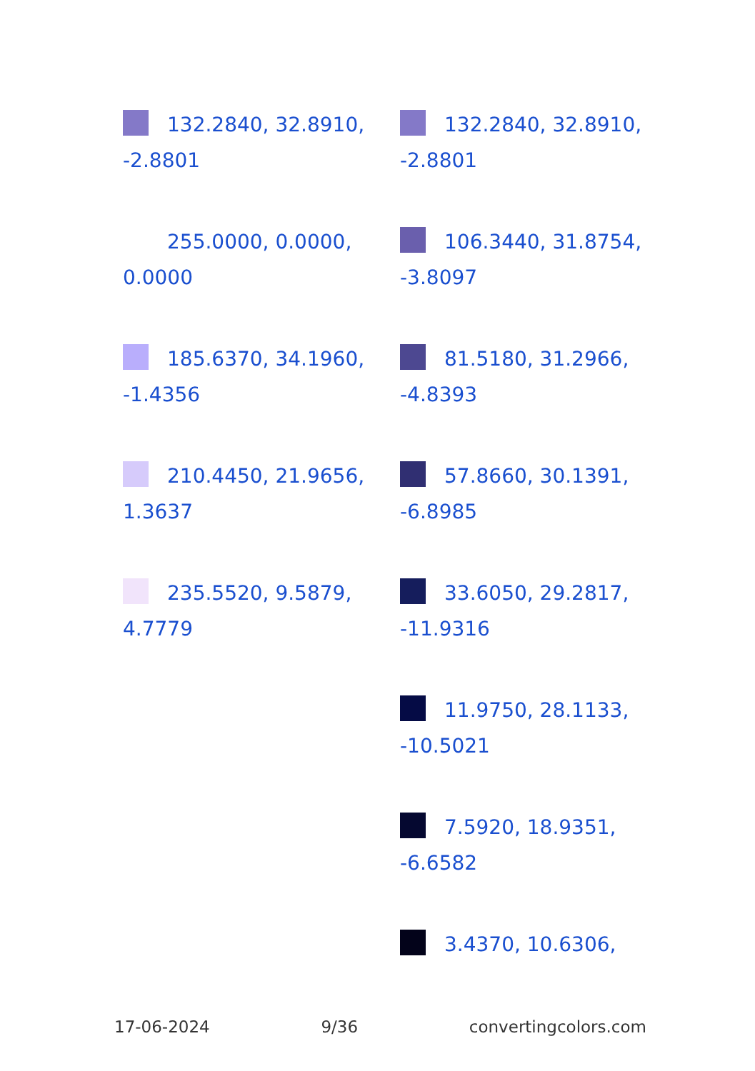132.2840, 32.8910, -2.8801
255.0000, 0.0000, 0.0000
185.6370, 34.1960, -1.4356
210.4450, 21.9656, 1.3637
235.5520, 9.5879, 4.7779
132.2840, 32.8910, -2.8801
106.3440, 31.8754, -3.8097
81.5180, 31.2966, -4.8393
57.8660, 30.1391, -6.8985
33.6050, 29.2817, -11.9316
11.9750, 28.1133, -10.5021
7.5920, 18.9351, -6.6582
3.4370, 10.6306,
17-06-2024 9/36 convertingcolors.com